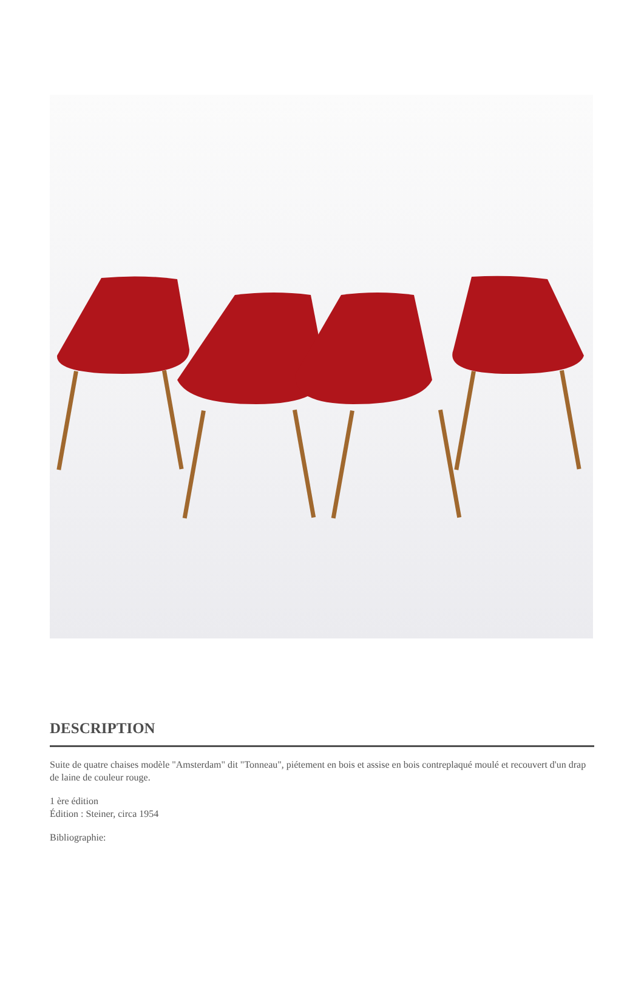DESCRIPTION
Suite de quatre chaises modèle "Amsterdam" dit "Tonneau", piétement en bois et assise en bois contreplaqué moulé et recouvert d'un drap de laine de couleur rouge.
1 ère édition
Édition : Steiner, circa 1954
Bibliographie: